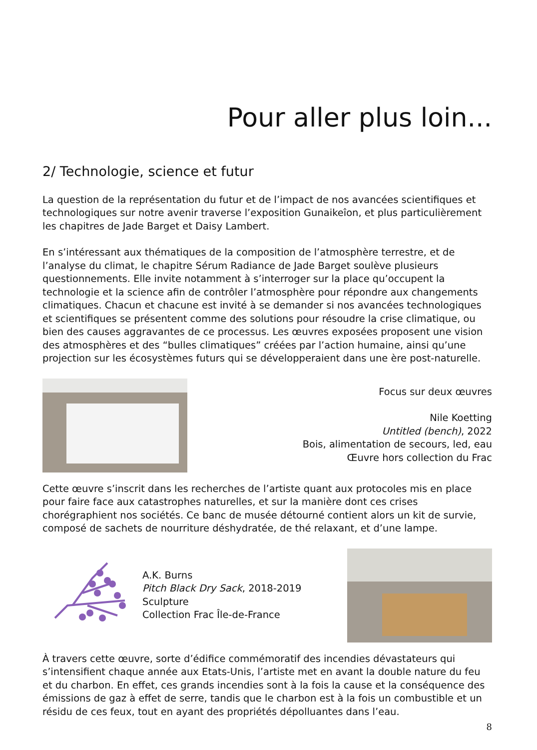Pour aller plus loin...
2/ Technologie, science et futur
La question de la représentation du futur et de l’impact de nos avancées scientifiques et technologiques sur notre avenir traverse l’exposition Gunaikeîon, et plus particulièrement les chapitres de Jade Barget et Daisy Lambert.
En s’intéressant aux thématiques de la composition de l’atmosphère terrestre, et de l’analyse du climat, le chapitre Sérum Radiance de Jade Barget soulève plusieurs questionnements. Elle invite notamment à s’interroger sur la place qu’occupent la technologie et la science afin de contrôler l’atmosphère pour répondre aux changements climatiques. Chacun et chacune est invité à se demander si nos avancées technologiques et scientifiques se présentent comme des solutions pour résoudre la crise climatique, ou bien des causes aggravantes de ce processus. Les œuvres exposées proposent une vision des atmosphères et des “bulles climatiques” créées par l’action humaine, ainsi qu’une projection sur les écosystèmes futurs qui se développeraient dans une ère post-naturelle.
Focus sur deux œuvres
Nile Koetting
Untitled (bench), 2022
Bois, alimentation de secours, led, eau
Œuvre hors collection du Frac
Cette œuvre s’inscrit dans les recherches de l’artiste quant aux protocoles mis en place pour faire face aux catastrophes naturelles, et sur la manière dont ces crises chorégraphient nos sociétés. Ce banc de musée détourné contient alors un kit de survie, composé de sachets de nourriture déshydratée, de thé relaxant, et d’une lampe.
A.K. Burns
Pitch Black Dry Sack, 2018-2019
Sculpture
Collection Frac Île-de-France
À travers cette œuvre, sorte d’édifice commémoratif des incendies dévastateurs qui s’intensifient chaque année aux Etats-Unis, l’artiste met en avant la double nature du feu et du charbon. En effet, ces grands incendies sont à la fois la cause et la conséquence des émissions de gaz à effet de serre, tandis que le charbon est à la fois un combustible et un résidu de ces feux, tout en ayant des propriétés dépolluantes dans l’eau.
8